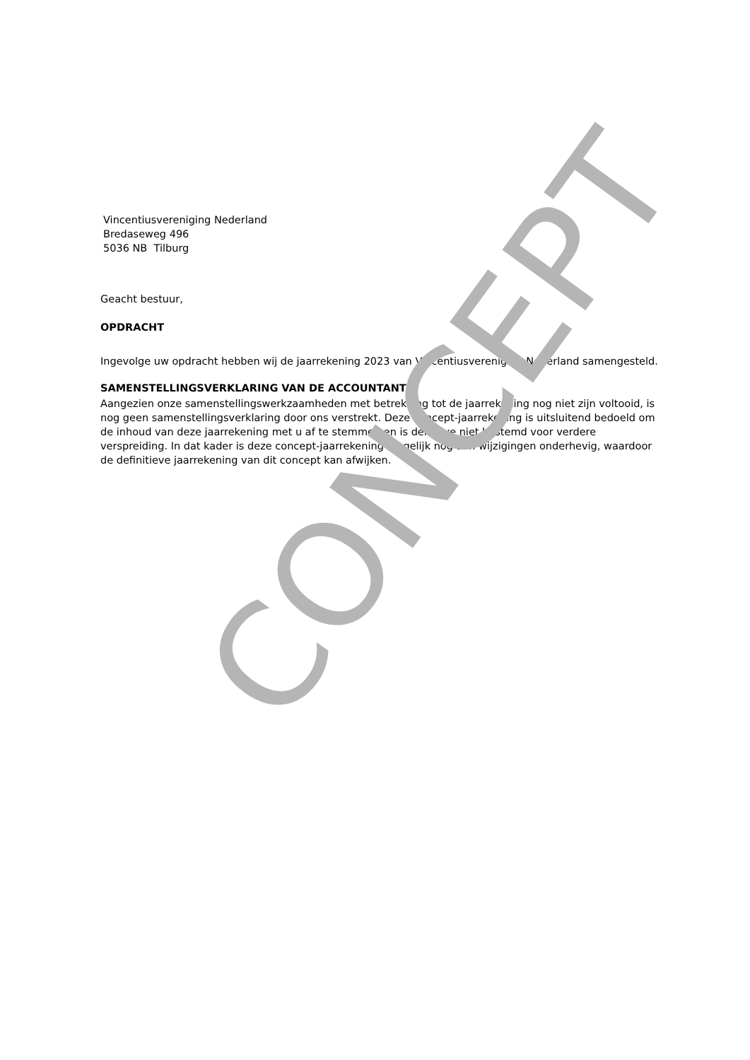Vincentiusvereniging Nederland
Bredaseweg 496
5036 NB Tilburg
Geacht bestuur,
OPDRACHT
Ingevolge uw opdracht hebben wij de jaarrekening 2023 van Vincentiusvereniging Nederland samengesteld.
SAMENSTELLINGSVERKLARING VAN DE ACCOUNTANT
Aangezien onze samenstellingswerkzaamheden met betrekking tot de jaarrekening nog niet zijn voltooid, is nog geen samenstellingsverklaring door ons verstrekt. Deze concept-jaarrekening is uitsluitend bedoeld om de inhoud van deze jaarrekening met u af te stemmen en is derhalve niet bestemd voor verdere verspreiding. In dat kader is deze concept-jaarrekening mogelijk nog aan wijzigingen onderhevig, waardoor de definitieve jaarrekening van dit concept kan afwijken.
CONCEPT